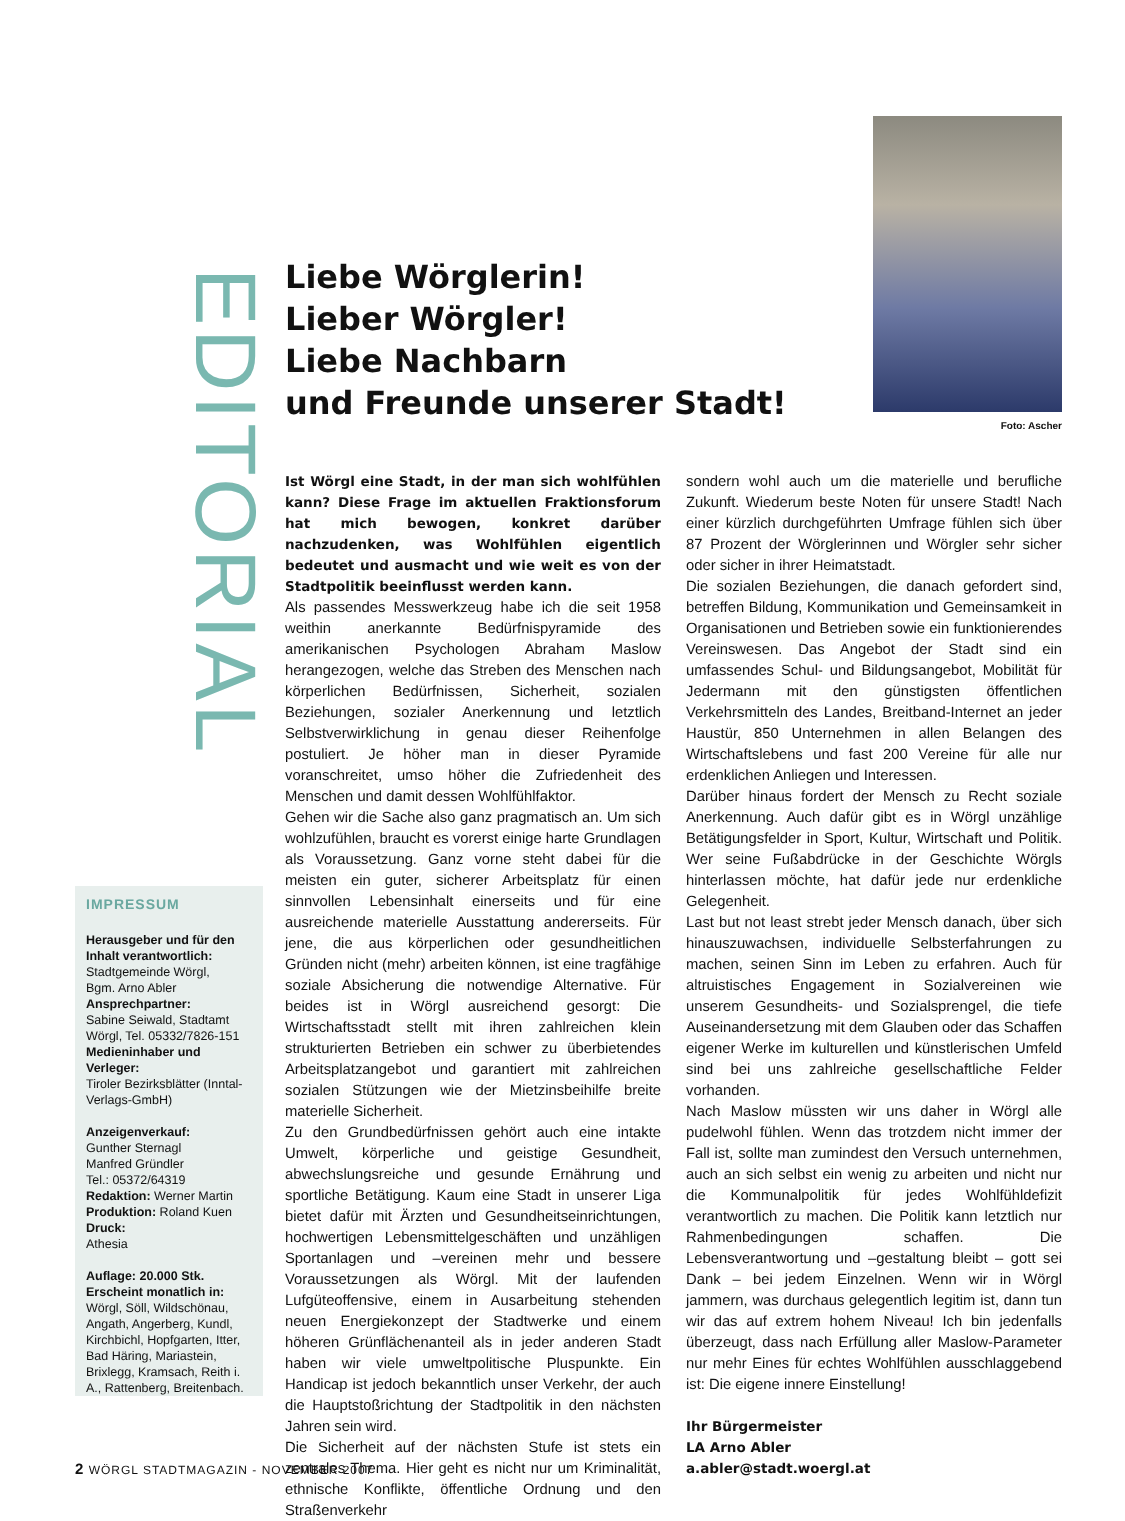EDITORIAL
IMPRESSUM
Herausgeber und für den Inhalt verantwortlich:
Stadtgemeinde Wörgl,
Bgm. Arno Abler
Ansprechpartner:
Sabine Seiwald, Stadtamt Wörgl, Tel. 05332/7826-151
Medieninhaber und Verleger:
Tiroler Bezirksblätter (Inntal-Verlags-GmbH)
Anzeigenverkauf:
Gunther Sternagl
Manfred Gründler
Tel.: 05372/64319
Redaktion: Werner Martin
Produktion: Roland Kuen
Druck:
Athesia
Auflage: 20.000 Stk.
Erscheint monatlich in:
Wörgl, Söll, Wildschönau, Angath, Angerberg, Kundl, Kirchbichl, Hopfgarten, Itter, Bad Häring, Mariastein, Brixlegg, Kramsach, Reith i. A., Rattenberg, Breitenbach.
Liebe Wörglerin!
Lieber Wörgler!
Liebe Nachbarn
und Freunde unserer Stadt!
Foto: Ascher
Ist Wörgl eine Stadt, in der man sich wohlfühlen kann? Diese Frage im aktuellen Fraktionsforum hat mich bewogen, konkret darüber nachzudenken, was Wohlfühlen eigentlich bedeutet und ausmacht und wie weit es von der Stadtpolitik beeinflusst werden kann.
Als passendes Messwerkzeug habe ich die seit 1958 weithin anerkannte Bedürfnispyramide des amerikanischen Psychologen Abraham Maslow herangezogen, welche das Streben des Menschen nach körperlichen Bedürfnissen, Sicherheit, sozialen Beziehungen, sozialer Anerkennung und letztlich Selbstverwirklichung in genau dieser Reihenfolge postuliert. Je höher man in dieser Pyramide voranschreitet, umso höher die Zufriedenheit des Menschen und damit dessen Wohlfühlfaktor.
Gehen wir die Sache also ganz pragmatisch an. Um sich wohlzufühlen, braucht es vorerst einige harte Grundlagen als Voraussetzung. Ganz vorne steht dabei für die meisten ein guter, sicherer Arbeitsplatz für einen sinnvollen Lebensinhalt einerseits und für eine ausreichende materielle Ausstattung andererseits. Für jene, die aus körperlichen oder gesundheitlichen Gründen nicht (mehr) arbeiten können, ist eine tragfähige soziale Absicherung die notwendige Alternative. Für beides ist in Wörgl ausreichend gesorgt: Die Wirtschaftsstadt stellt mit ihren zahlreichen klein strukturierten Betrieben ein schwer zu überbietendes Arbeitsplatzangebot und garantiert mit zahlreichen sozialen Stützungen wie der Mietzinsbeihilfe breite materielle Sicherheit.
Zu den Grundbedürfnissen gehört auch eine intakte Umwelt, körperliche und geistige Gesundheit, abwechslungsreiche und gesunde Ernährung und sportliche Betätigung. Kaum eine Stadt in unserer Liga bietet dafür mit Ärzten und Gesundheitseinrichtungen, hochwertigen Lebensmittelgeschäften und unzähligen Sportanlagen und –vereinen mehr und bessere Voraussetzungen als Wörgl. Mit der laufenden Lufgüteoffensive, einem in Ausarbeitung stehenden neuen Energiekonzept der Stadtwerke und einem höheren Grünflächenanteil als in jeder anderen Stadt haben wir viele umweltpolitische Pluspunkte. Ein Handicap ist jedoch bekanntlich unser Verkehr, der auch die Hauptstoßrichtung der Stadtpolitik in den nächsten Jahren sein wird.
Die Sicherheit auf der nächsten Stufe ist stets ein zentrales Thema. Hier geht es nicht nur um Kriminalität, ethnische Konflikte, öffentliche Ordnung und den Straßenverkehr
sondern wohl auch um die materielle und berufliche Zukunft. Wiederum beste Noten für unsere Stadt! Nach einer kürzlich durchgeführten Umfrage fühlen sich über 87 Prozent der Wörglerinnen und Wörgler sehr sicher oder sicher in ihrer Heimatstadt.
Die sozialen Beziehungen, die danach gefordert sind, betreffen Bildung, Kommunikation und Gemeinsamkeit in Organisationen und Betrieben sowie ein funktionierendes Vereinswesen. Das Angebot der Stadt sind ein umfassendes Schul- und Bildungsangebot, Mobilität für Jedermann mit den günstigsten öffentlichen Verkehrsmitteln des Landes, Breitband-Internet an jeder Haustür, 850 Unternehmen in allen Belangen des Wirtschaftslebens und fast 200 Vereine für alle nur erdenklichen Anliegen und Interessen.
Darüber hinaus fordert der Mensch zu Recht soziale Anerkennung. Auch dafür gibt es in Wörgl unzählige Betätigungsfelder in Sport, Kultur, Wirtschaft und Politik. Wer seine Fußabdrücke in der Geschichte Wörgls hinterlassen möchte, hat dafür jede nur erdenkliche Gelegenheit.
Last but not least strebt jeder Mensch danach, über sich hinauszuwachsen, individuelle Selbsterfahrungen zu machen, seinen Sinn im Leben zu erfahren. Auch für altruistisches Engagement in Sozialvereinen wie unserem Gesundheits- und Sozialsprengel, die tiefe Auseinandersetzung mit dem Glauben oder das Schaffen eigener Werke im kulturellen und künstlerischen Umfeld sind bei uns zahlreiche gesellschaftliche Felder vorhanden.
Nach Maslow müssten wir uns daher in Wörgl alle pudelwohl fühlen. Wenn das trotzdem nicht immer der Fall ist, sollte man zumindest den Versuch unternehmen, auch an sich selbst ein wenig zu arbeiten und nicht nur die Kommunalpolitik für jedes Wohlfühldefizit verantwortlich zu machen. Die Politik kann letztlich nur Rahmenbedingungen schaffen. Die Lebensverantwortung und –gestaltung bleibt – gott sei Dank – bei jedem Einzelnen. Wenn wir in Wörgl jammern, was durchaus gelegentlich legitim ist, dann tun wir das auf extrem hohem Niveau! Ich bin jedenfalls überzeugt, dass nach Erfüllung aller Maslow-Parameter nur mehr Eines für echtes Wohlfühlen ausschlaggebend ist: Die eigene innere Einstellung!
Ihr Bürgermeister
LA Arno Abler
a.abler@stadt.woergl.at
2 WÖRGL STADTMAGAZIN - NOVEMBER 2007